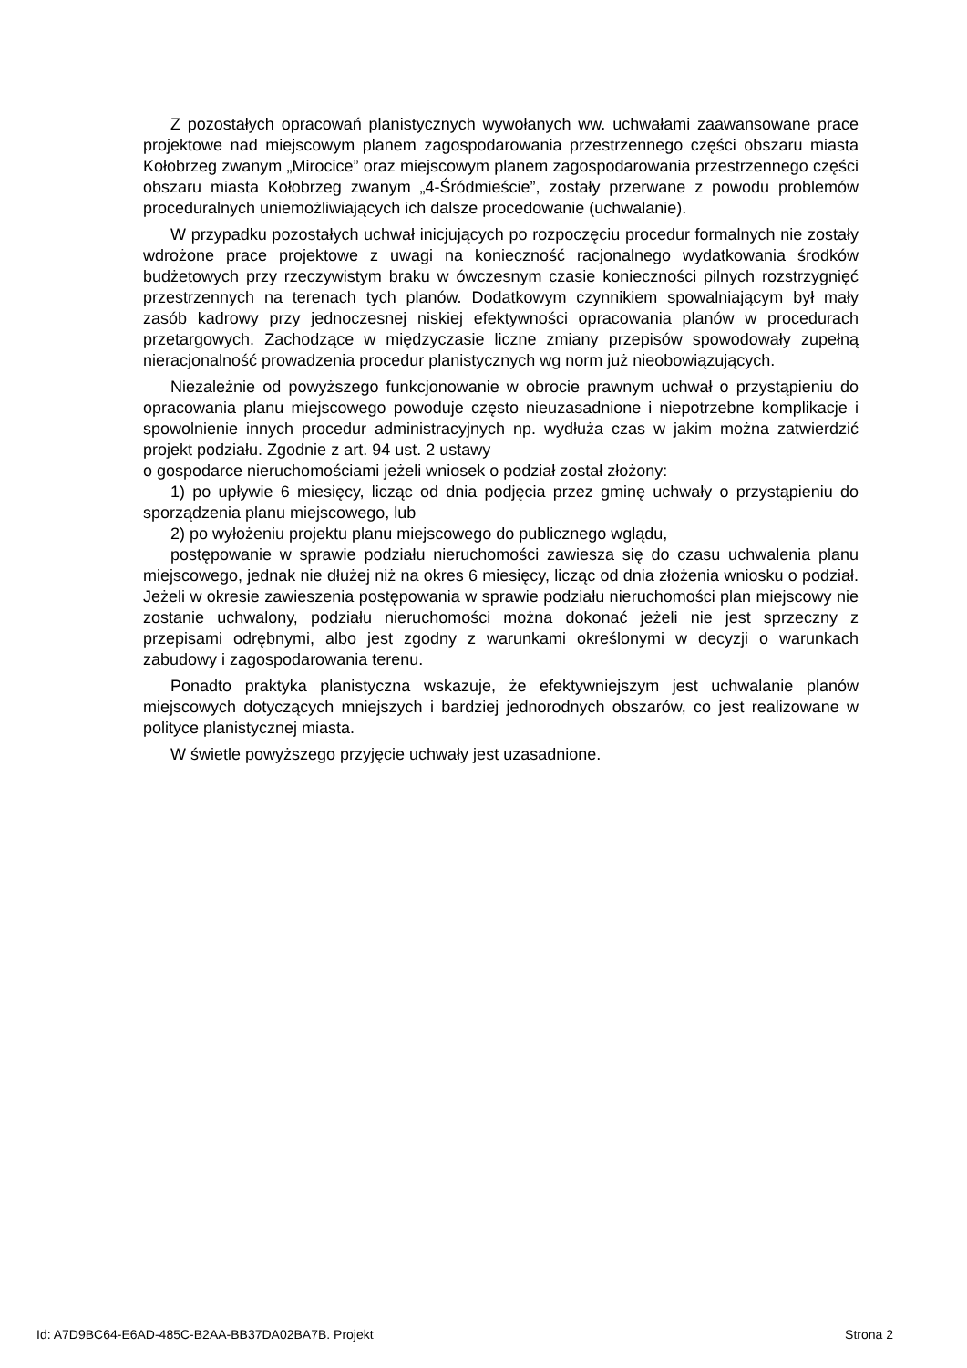Z pozostałych opracowań planistycznych wywołanych ww. uchwałami zaawansowane prace projektowe nad miejscowym planem zagospodarowania przestrzennego części obszaru miasta Kołobrzeg zwanym „Mirocice” oraz miejscowym planem zagospodarowania przestrzennego części obszaru miasta Kołobrzeg zwanym „4-Śródmieście”, zostały przerwane z powodu problemów proceduralnych uniemożliwiających ich dalsze procedowanie (uchwalanie).
W przypadku pozostałych uchwał inicjujących po rozpoczęciu procedur formalnych nie zostały wdrożone prace projektowe z uwagi na konieczność racjonalnego wydatkowania środków budżetowych przy rzeczywistym braku w ówczesnym czasie konieczności pilnych rozstrzygnięć przestrzennych na terenach tych planów. Dodatkowym czynnikiem spowalniającym był mały zasób kadrowy przy jednoczesnej niskiej efektywności opracowania planów w procedurach przetargowych. Zachodzące w międzyczasie liczne zmiany przepisów spowodowały zupełną nieracjonalność prowadzenia procedur planistycznych wg norm już nieobowiązujących.
Niezależnie od powyższego funkcjonowanie w obrocie prawnym uchwał o przystąpieniu do opracowania planu miejscowego powoduje często nieuzasadnione i niepotrzebne komplikacje i spowolnienie innych procedur administracyjnych np. wydłuża czas w jakim można zatwierdzić projekt podziału. Zgodnie z art. 94 ust. 2 ustawy
o gospodarce nieruchomościami jeżeli wniosek o podział został złożony:
1) po upływie 6 miesięcy, licząc od dnia podjęcia przez gminę uchwały o przystąpieniu do sporządzenia planu miejscowego, lub
2) po wyłożeniu projektu planu miejscowego do publicznego wglądu,
postępowanie w sprawie podziału nieruchomości zawiesza się do czasu uchwalenia planu miejscowego, jednak nie dłużej niż na okres 6 miesięcy, licząc od dnia złożenia wniosku o podział. Jeżeli w okresie zawieszenia postępowania w sprawie podziału nieruchomości plan miejscowy nie zostanie uchwalony, podziału nieruchomości można dokonać jeżeli nie jest sprzeczny z przepisami odrębnymi, albo jest zgodny z warunkami określonymi w decyzji o warunkach zabudowy i zagospodarowania terenu.
Ponadto praktyka planistyczna wskazuje, że efektywniejszym jest uchwalanie planów miejscowych dotyczących mniejszych i bardziej jednorodnych obszarów, co jest realizowane w polityce planistycznej miasta.
W świetle powyższego przyjęcie uchwały jest uzasadnione.
Id: A7D9BC64-E6AD-485C-B2AA-BB37DA02BA7B. Projekt Strona 2